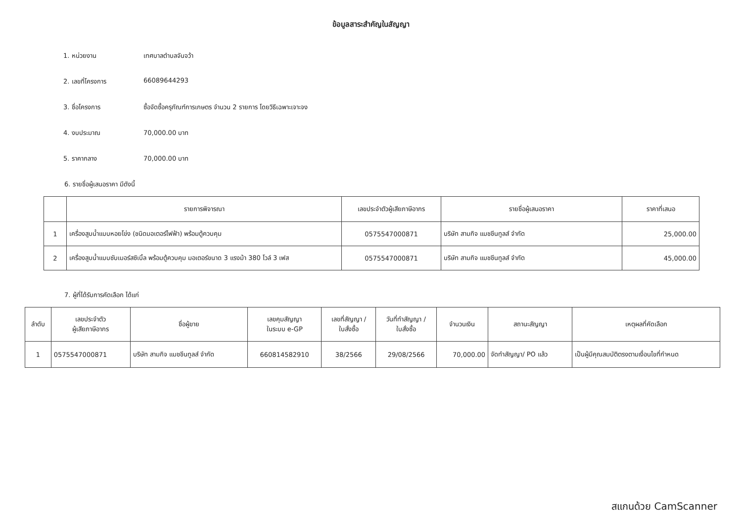ข้อมูลสาระสำคัญในสัญญา
1. หน่วยงาน เทศบาลตำบลจันจว้า
2. เลขที่โครงการ 66089644293
3. ชื่อโครงการ ซื้อจัดซื้อครุภัณฑ์การเกษตร จำนวน 2 รายการ โดยวิธีเฉพาะเจาะจง
4. งบประมาณ 70,000.00 บาท
5. ราคากลาง 70,000.00 บาท
6. รายชื่อผู้เสนอราคา มีดังนี้
| | รายการพิจารณา | เลขประจำตัวผู้เสียภาษีอากร | รายชื่อผู้เสนอราคา | ราคาที่เสนอ |
| --- | --- | --- | --- | --- |
| 1 | เครื่องสูบน้ำแบบหอยโข่ง (ชนิดมอเตอร์ไฟฟ้า) พร้อมตู้ควบคุม | 0575547000871 | บริษัท สามกิจ แมชชีนทูลส์ จำกัด | 25,000.00 |
| 2 | เครื่องสูบน้ำแบบซับเมอร์สซิเบิ้ล พร้อมตู้ควบคุม มอเตอร์ขนาด 3 แรงม้า 380 โวล์ 3 เฟส | 0575547000871 | บริษัท สามกิจ แมชชีนทูลส์ จำกัด | 45,000.00 |
7. ผู้ที่ได้รับการคัดเลือก ได้แก่
| ลำดับ | เลขประจำตัว ผู้เสียภาษีอากร | ชื่อผู้ขาย | เลขคุมสัญญา ในระบบ e-GP | เลขที่สัญญา / ใบสั่งซื้อ | วันที่ทำสัญญา / ใบสั่งซื้อ | จำนวนเงิน | สถานะสัญญา | เหตุผลที่คัดเลือก |
| --- | --- | --- | --- | --- | --- | --- | --- | --- |
| 1 | 0575547000871 | บริษัท สามกิจ แมชชีนทูลส์ จำกัด | 660814582910 | 38/2566 | 29/08/2566 | 70,000.00 | จัดทำสัญญา/ PO แล้ว | เป็นผู้มีคุณสมบัติตรงตามเงื่อนไขที่กำหนด |
สแกนด้วย CamScanner